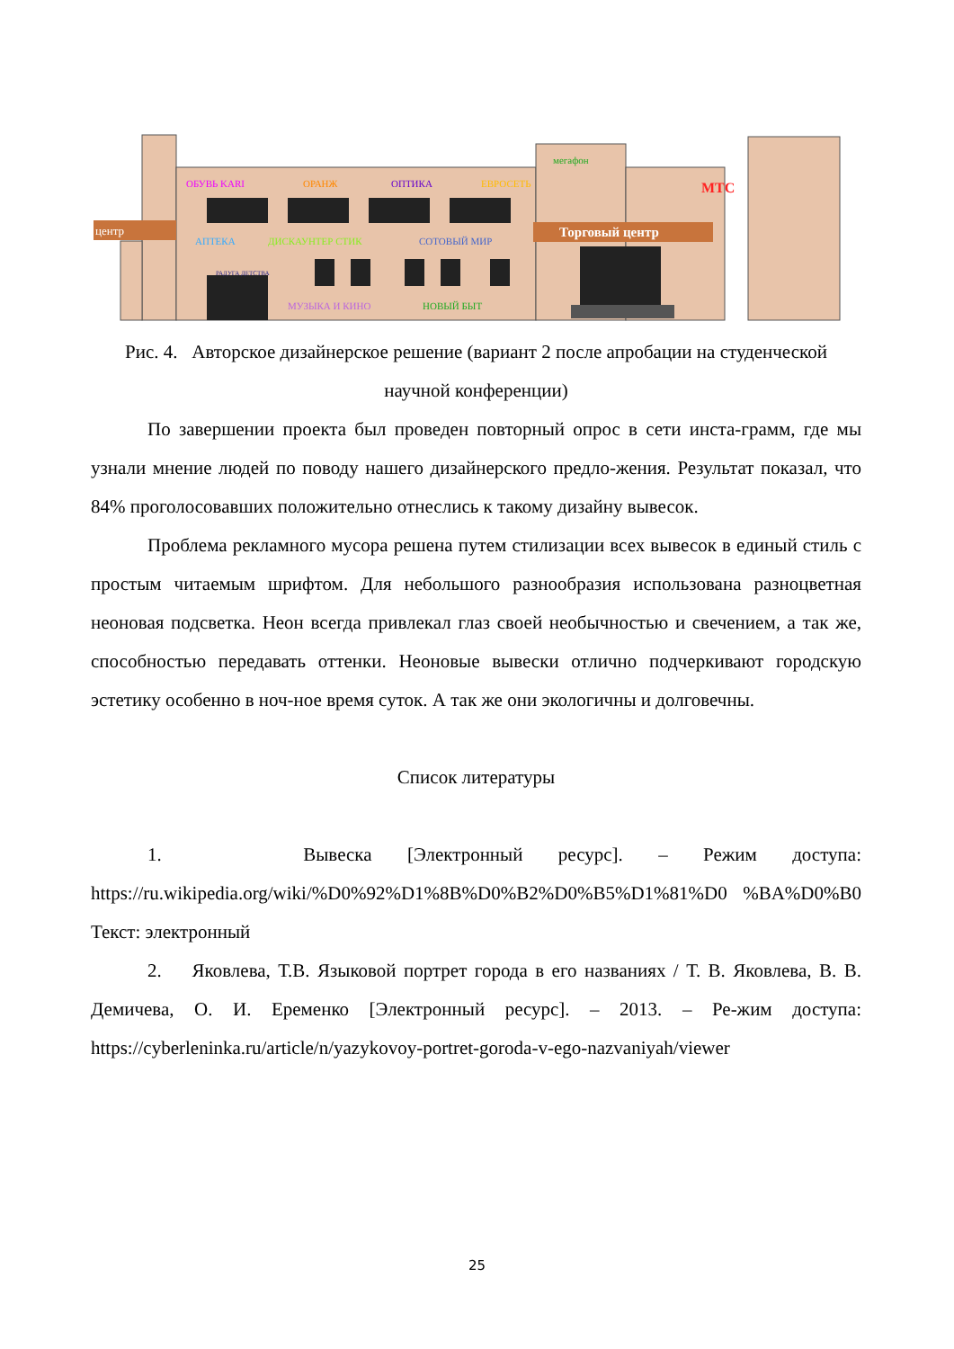центр
Торговый центр
ОБУВЬ KARI
ОРАНЖ
ОПТИКА
ЕВРОСЕТЬ
АПТЕКА
ДИСКАУНТЕР СТИК
СОТОВЫЙ МИР
МУЗЫКА И КИНО
НОВЫЙ БЫТ
РАДУГА ДЕТСТВА
мегафон
МТС
Рис. 4. Авторское дизайнерское решение (вариант 2 после апробации на студенческой научной конференции)
По завершении проекта был проведен повторный опрос в сети инста-грамм, где мы узнали мнение людей по поводу нашего дизайнерского предло-жения. Результат показал, что 84% проголосовавших положительно отнеслись к такому дизайну вывесок.
Проблема рекламного мусора решена путем стилизации всех вывесок в единый стиль с простым читаемым шрифтом. Для небольшого разнообразия использована разноцветная неоновая подсветка. Неон всегда привлекал глаз своей необычностью и свечением, а так же, способностью передавать оттенки. Неоновые вывески отлично подчеркивают городскую эстетику особенно в ноч-ное время суток. А так же они экологичны и долговечны.
Список литературы
1. Вывеска [Электронный ресурс]. – Режим доступа: https://ru.wikipedia.org/wiki/%D0%92%D1%8B%D0%B2%D0%B5%D1%81%D0 %BA%D0%B0 Текст: электронный
2. Яковлева, Т.В. Языковой портрет города в его названиях / Т. В. Яковлева, В. В. Демичева, О. И. Еременко [Электронный ресурс]. – 2013. – Ре-жим доступа: https://cyberleninka.ru/article/n/yazykovoy-portret-goroda-v-ego-nazvaniyah/viewer
25